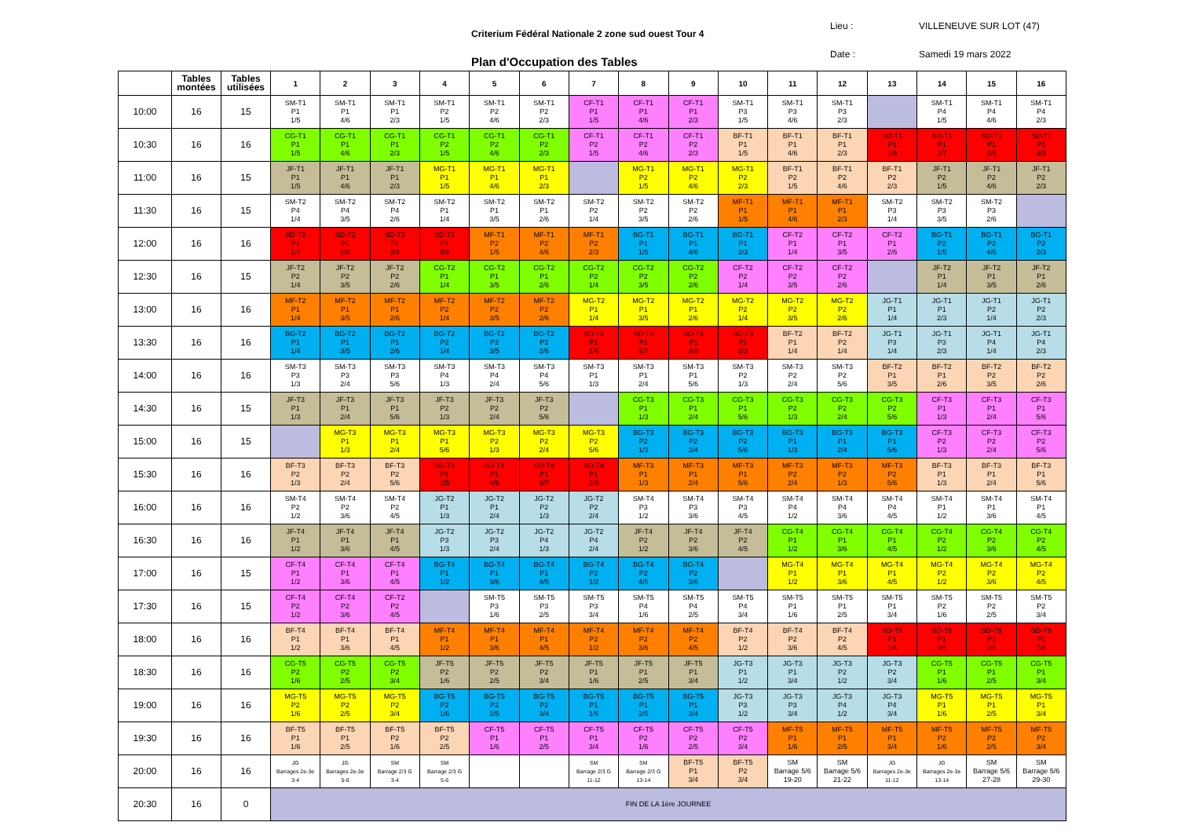Criterium Fédéral Nationale 2 zone sud ouest Tour 4
Lieu : VILLENEUVE SUR LOT (47)
Date : Samedi 19 mars 2022
Plan d'Occupation des Tables
| | Tables montées | Tables utilisées | 1 | 2 | 3 | 4 | 5 | 6 | 7 | 8 | 9 | 10 | 11 | 12 | 13 | 14 | 15 | 16 |
| --- | --- | --- | --- | --- | --- | --- | --- | --- | --- | --- | --- | --- | --- | --- | --- | --- | --- | --- |
| 10:00 | 16 | 15 | SM-T1 P1 1/5 | SM-T1 P1 4/6 | SM-T1 P1 2/3 | SM-T1 P2 1/5 | SM-T1 P2 4/6 | SM-T1 P2 2/3 | CF-T1 P1 1/5 | CF-T1 P1 4/6 | CF-T1 P1 2/3 | SM-T1 P3 1/5 | SM-T1 P3 4/6 | SM-T1 P3 2/3 | | SM-T1 P4 1/5 | SM-T1 P4 4/6 | SM-T1 P4 2/3 |
| 10:30 | 16 | 16 | CG-T1 P1 1/5 | CG-T1 P1 4/6 | CG-T1 P1 2/3 | CG-T1 P2 1/5 | CG-T1 P2 4/6 | CG-T1 P2 2/3 | CF-T1 P2 1/5 | CF-T1 P2 4/6 | CF-T1 P2 2/3 | BF-T1 P1 1/5 | BF-T1 P1 4/6 | BF-T1 P1 2/3 | SD-T1 P1 1/8 | SD-T1 P1 2/7 | SD-T1 P1 3/6 | SD-T1 P1 4/5 |
| 11:00 | 16 | 15 | JF-T1 P1 1/5 | JF-T1 P1 4/6 | JF-T1 P1 2/3 | MG-T1 P1 1/5 | MG-T1 P1 4/6 | MG-T1 P1 2/3 | | MG-T1 P2 1/5 | MG-T1 P2 4/6 | MG-T1 P2 2/3 | BF-T1 P2 1/5 | BF-T1 P2 4/6 | BF-T1 P2 2/3 | JF-T1 P2 1/5 | JF-T1 P2 4/6 | JF-T1 P2 2/3 |
| 11:30 | 16 | 15 | SM-T2 P4 1/4 | SM-T2 P4 3/5 | SM-T2 P4 2/6 | SM-T2 P1 1/4 | SM-T2 P1 3/5 | SM-T2 P1 2/6 | SM-T2 P2 1/4 | SM-T2 P2 3/5 | SM-T2 P2 2/6 | MF-T1 P1 1/5 | MF-T1 P1 4/6 | MF-T1 P1 2/3 | SM-T2 P3 1/4 | SM-T2 P3 3/5 | SM-T2 P3 2/6 | |
| 12:00 | 16 | 16 | SD-T2 P1 1/7 | SD-T2 P1 6/8 | SD-T2 P1 2/5 | SD-T2 P1 3/4 | MF-T1 P2 1/5 | MF-T1 P2 4/6 | MF-T1 P2 2/3 | BG-T1 P1 1/5 | BG-T1 P1 4/6 | BG-T1 P1 2/3 | CF-T2 P1 1/4 | CF-T2 P1 3/5 | CF-T2 P1 2/6 | BG-T1 P2 1/5 | BG-T1 P2 4/6 | BG-T1 P2 2/3 |
| 12:30 | 16 | 15 | JF-T2 P2 1/4 | JF-T2 P2 3/5 | JF-T2 P2 2/6 | CG-T2 P1 1/4 | CG-T2 P1 3/5 | CG-T2 P1 2/6 | CG-T2 P2 1/4 | CG-T2 P2 3/5 | CG-T2 P2 2/6 | CF-T2 P2 1/4 | CF-T2 P2 3/5 | CF-T2 P2 2/6 | | JF-T2 P1 1/4 | JF-T2 P1 3/5 | JF-T2 P1 2/6 |
| 13:00 | 16 | 16 | MF-T2 P1 1/4 | MF-T2 P1 3/5 | MF-T2 P1 2/6 | MF-T2 P2 1/4 | MF-T2 P2 3/5 | MF-T2 P2 2/6 | MG-T2 P1 1/4 | MG-T2 P1 3/5 | MG-T2 P1 2/6 | MG-T2 P2 1/4 | MG-T2 P2 3/5 | MG-T2 P2 2/6 | JG-T1 P1 1/4 | JG-T1 P1 2/3 | JG-T1 P2 1/4 | JG-T1 P2 2/3 |
| 13:30 | 16 | 16 | BG-T2 P1 1/4 | BG-T2 P1 3/5 | BG-T2 P1 2/6 | BG-T2 P2 1/4 | BG-T2 P2 3/5 | BG-T2 P2 2/6 | SD-T3 P1 1/6 | SD-T3 P1 5/7 | SD-T3 P1 4/8 | SD-T3 P1 2/3 | BF-T2 P1 1/4 | BF-T2 P2 1/4 | JG-T1 P3 1/4 | JG-T1 P3 2/3 | JG-T1 P4 1/4 | JG-T1 P4 2/3 |
| 14:00 | 16 | 16 | SM-T3 P3 1/3 | SM-T3 P3 2/4 | SM-T3 P3 5/6 | SM-T3 P4 1/3 | SM-T3 P4 2/4 | SM-T3 P4 5/6 | SM-T3 P1 1/3 | SM-T3 P1 2/4 | SM-T3 P1 5/6 | SM-T3 P2 1/3 | SM-T3 P2 2/4 | SM-T3 P2 5/6 | BF-T2 P1 3/5 | BF-T2 P1 2/6 | BF-T2 P2 3/5 | BF-T2 P2 2/6 |
| 14:30 | 16 | 15 | JF-T3 P1 1/3 | JF-T3 P1 2/4 | JF-T3 P1 5/6 | JF-T3 P2 1/3 | JF-T3 P2 2/4 | JF-T3 P2 5/6 | | CG-T3 P1 1/3 | CG-T3 P1 2/4 | CG-T3 P1 5/6 | CG-T3 P2 1/3 | CG-T3 P2 2/4 | CG-T3 P2 5/6 | CF-T3 P1 1/3 | CF-T3 P1 2/4 | CF-T3 P1 5/6 |
| 15:00 | 16 | 15 | | MG-T3 P1 1/3 | MG-T3 P1 2/4 | MG-T3 P1 5/6 | MG-T3 P2 1/3 | MG-T3 P2 2/4 | MG-T3 P2 5/6 | BG-T3 P2 1/3 | BG-T3 P2 2/4 | BG-T3 P2 5/6 | BG-T3 P1 1/3 | BG-T3 P1 2/4 | BG-T3 P1 5/6 | CF-T3 P2 1/3 | CF-T3 P2 2/4 | CF-T3 P2 5/6 |
| 15:30 | 16 | 16 | BF-T3 P2 1/3 | BF-T3 P2 2/4 | BF-T3 P2 5/6 | SD-T4 P1 1/5 | SD-T4 P1 4/6 | SD-T4 P1 3/7 | SD-T4 P1 2/8 | MF-T3 P1 1/3 | MF-T3 P1 2/4 | MF-T3 P1 5/6 | MF-T3 P2 2/4 | MF-T3 P2 1/3 | MF-T3 P2 5/6 | BF-T3 P1 1/3 | BF-T3 P1 2/4 | BF-T3 P1 5/6 |
| 16:00 | 16 | 16 | SM-T4 P2 1/2 | SM-T4 P2 3/6 | SM-T4 P2 4/5 | JG-T2 P1 1/3 | JG-T2 P1 2/4 | JG-T2 P2 1/3 | JG-T2 P2 2/4 | SM-T4 P3 1/2 | SM-T4 P3 3/6 | SM-T4 P3 4/5 | SM-T4 P4 1/2 | SM-T4 P4 3/6 | SM-T4 P4 4/5 | SM-T4 P1 1/2 | SM-T4 P1 3/6 | SM-T4 P1 4/5 |
| 16:30 | 16 | 16 | JF-T4 P1 1/2 | JF-T4 P1 3/6 | JF-T4 P1 4/5 | JG-T2 P3 1/3 | JG-T2 P3 2/4 | JG-T2 P4 1/3 | JG-T2 P4 2/4 | JF-T4 P2 1/2 | JF-T4 P2 3/6 | JF-T4 P2 4/5 | CG-T4 P1 1/2 | CG-T4 P1 3/6 | CG-T4 P1 4/5 | CG-T4 P2 1/2 | CG-T4 P2 3/6 | CG-T4 P2 4/5 |
| 17:00 | 16 | 15 | CF-T4 P1 1/2 | CF-T4 P1 3/6 | CF-T4 P1 4/5 | BG-T4 P1 1/2 | BG-T4 P1 3/6 | BG-T4 P1 4/5 | BG-T4 P2 1/2 | BG-T4 P2 4/5 | BG-T4 P2 3/6 | | MG-T4 P1 1/2 | MG-T4 P1 3/6 | MG-T4 P1 4/5 | MG-T4 P2 1/2 | MG-T4 P2 3/6 | MG-T4 P2 4/5 |
| 17:30 | 16 | 15 | CF-T4 P2 1/2 | CF-T4 P2 3/6 | CF-T2 P2 4/5 | | SM-T5 P3 1/6 | SM-T5 P3 2/5 | SM-T5 P3 3/4 | SM-T5 P4 1/6 | SM-T5 P4 2/5 | SM-T5 P4 3/4 | SM-T5 P1 1/6 | SM-T5 P1 2/5 | SM-T5 P1 3/4 | SM-T5 P2 1/6 | SM-T5 P2 2/5 | SM-T5 P2 3/4 |
| 18:00 | 16 | 16 | BF-T4 P1 1/2 | BF-T4 P1 3/6 | BF-T4 P1 4/5 | MF-T4 P1 1/2 | MF-T4 P1 3/6 | MF-T4 P1 4/5 | MF-T4 P2 1/2 | MF-T4 P2 3/6 | MF-T4 P2 4/5 | BF-T4 P2 1/2 | BF-T4 P2 3/6 | BF-T4 P2 4/5 | SD-T5 P1 1/4 | SD-T5 P1 3/5 | SD-T5 P1 2/6 | SD-T5 P1 7/8 |
| 18:30 | 16 | 16 | CG-T5 P2 1/6 | CG-T5 P2 2/5 | CG-T5 P2 3/4 | JF-T5 P2 1/6 | JF-T5 P2 2/5 | JF-T5 P2 3/4 | JF-T5 P1 1/6 | JF-T5 P1 2/5 | JF-T5 P1 3/4 | JG-T3 P1 1/2 | JG-T3 P1 3/4 | JG-T3 P2 1/2 | JG-T3 P2 3/4 | CG-T5 P1 1/6 | CG-T5 P1 2/5 | CG-T5 P1 3/4 |
| 19:00 | 16 | 16 | MG-T5 P2 1/6 | MG-T5 P2 2/5 | MG-T5 P2 3/4 | BG-T5 P2 1/6 | BG-T5 P2 2/5 | BG-T5 P2 3/4 | BG-T5 P1 1/6 | BG-T5 P1 2/5 | BG-T5 P1 3/4 | JG-T3 P3 1/2 | JG-T3 P3 3/4 | JG-T3 P4 1/2 | JG-T3 P4 3/4 | MG-T5 P1 1/6 | MG-T5 P1 2/5 | MG-T5 P1 3/4 |
| 19:30 | 16 | 16 | BF-T5 P1 1/6 | BF-T5 P1 2/5 | BF-T5 P2 1/6 | BF-T5 P2 2/5 | CF-T5 P1 1/6 | CF-T5 P1 2/5 | CF-T5 P1 3/4 | CF-T5 P2 1/6 | CF-T5 P2 2/5 | CF-T5 P2 3/4 | MF-T5 P1 1/6 | MF-T5 P1 2/5 | MF-T5 P1 3/4 | MF-T5 P2 1/6 | MF-T5 P2 2/5 | MF-T5 P2 3/4 |
| 20:00 | 16 | 16 | JG Barrages 2e-3e 3-4 | JG Barrages 2e-3e 5-6 | SM Barrage 2/3 G 3-4 | SM Barrage 2/3 G 5-6 | | | SM Barrage 2/3 G 11-12 | SM Barrage 2/3 G 13-14 | BF-T5 P1 3/4 | BF-T5 P2 3/4 | SM Barrage 5/6 19-20 | SM Barrage 5/6 21-22 | JG Barrages 2e-3e 11-12 | JG Barrages 2e-3e 13-14 | SM Barrage 5/6 27-28 | SM Barrage 5/6 29-30 |
| 20:30 | 16 | 0 | FIN DE LA 1ère JOURNEE | | | | | | | | | | | | | | | |